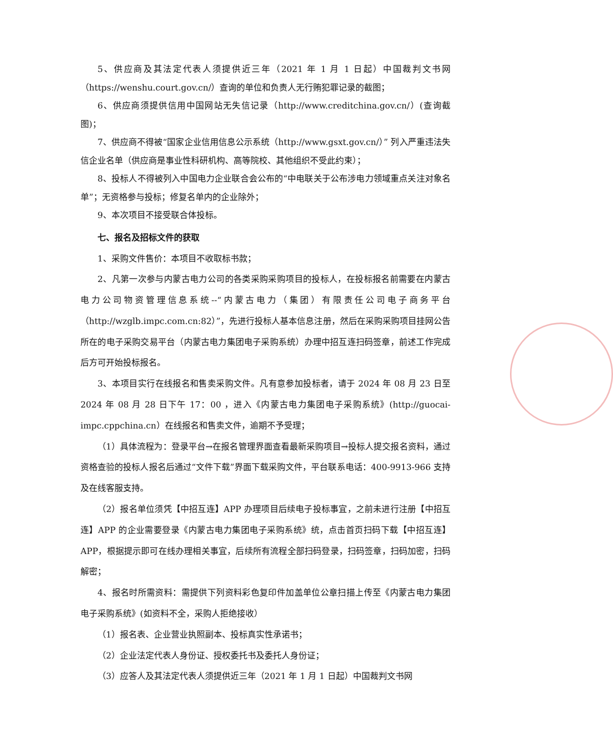5、供应商及其法定代表人须提供近三年（2021 年 1 月 1 日起）中国裁判文书网（https://wenshu.court.gov.cn/）查询的单位和负责人无行贿犯罪记录的截图；
6、供应商须提供信用中国网站无失信记录（http://www.creditchina.gov.cn/）(查询截图)；
7、供应商不得被“国家企业信用信息公示系统（http://www.gsxt.gov.cn/）” 列入严重违法失信企业名单（供应商是事业性科研机构、高等院校、其他组织不受此约束）；
8、投标人不得被列入中国电力企业联合会公布的“中电联关于公布涉电力领域重点关注对象名单”；无资格参与投标；修复名单内的企业除外；
9、本次项目不接受联合体投标。
七、报名及招标文件的获取
1、采购文件售价：本项目不收取标书款；
2、凡第一次参与内蒙古电力公司的各类采购采购项目的投标人，在投标报名前需要在内蒙古电力公司物资管理信息系统--“内蒙古电力（集团）有限责任公司电子商务平台（http://wzglb.impc.com.cn:82）”，先进行投标人基本信息注册，然后在采购采购项目挂网公告所在的电子采购交易平台（内蒙古电力集团电子采购系统）办理中招互连扫码签章，前述工作完成后方可开始投标报名。
3、本项目实行在线报名和售卖采购文件。凡有意参加投标者，请于 2024 年 08 月 23 日至 2024 年 08 月 28 日下午 17：00 ，进入《内蒙古电力集团电子采购系统》(http://guocai-impc.cppchina.cn）在线报名和售卖文件，逾期不予受理；
（1）具体流程为：登录平台→在报名管理界面查看最新采购项目→投标人提交报名资料，通过资格查验的投标人报名后通过“文件下载”界面下载采购文件，平台联系电话：400-9913-966 支持及在线客服支持。
（2）报名单位须凭【中招互连】APP 办理项目后续电子投标事宜，之前未进行注册【中招互连】APP 的企业需要登录《内蒙古电力集团电子采购系统》统，点击首页扫码下载【中招互连】APP，根据提示即可在线办理相关事宜，后续所有流程全部扫码登录，扫码签章，扫码加密，扫码解密；
4、报名时所需资料：需提供下列资料彩色复印件加盖单位公章扫描上传至《内蒙古电力集团电子采购系统》(如资料不全，采购人拒绝接收）
（1）报名表、企业营业执照副本、投标真实性承诺书；
（2）企业法定代表人身份证、授权委托书及委托人身份证；
（3）应答人及其法定代表人须提供近三年（2021 年 1 月 1 日起）中国裁判文书网